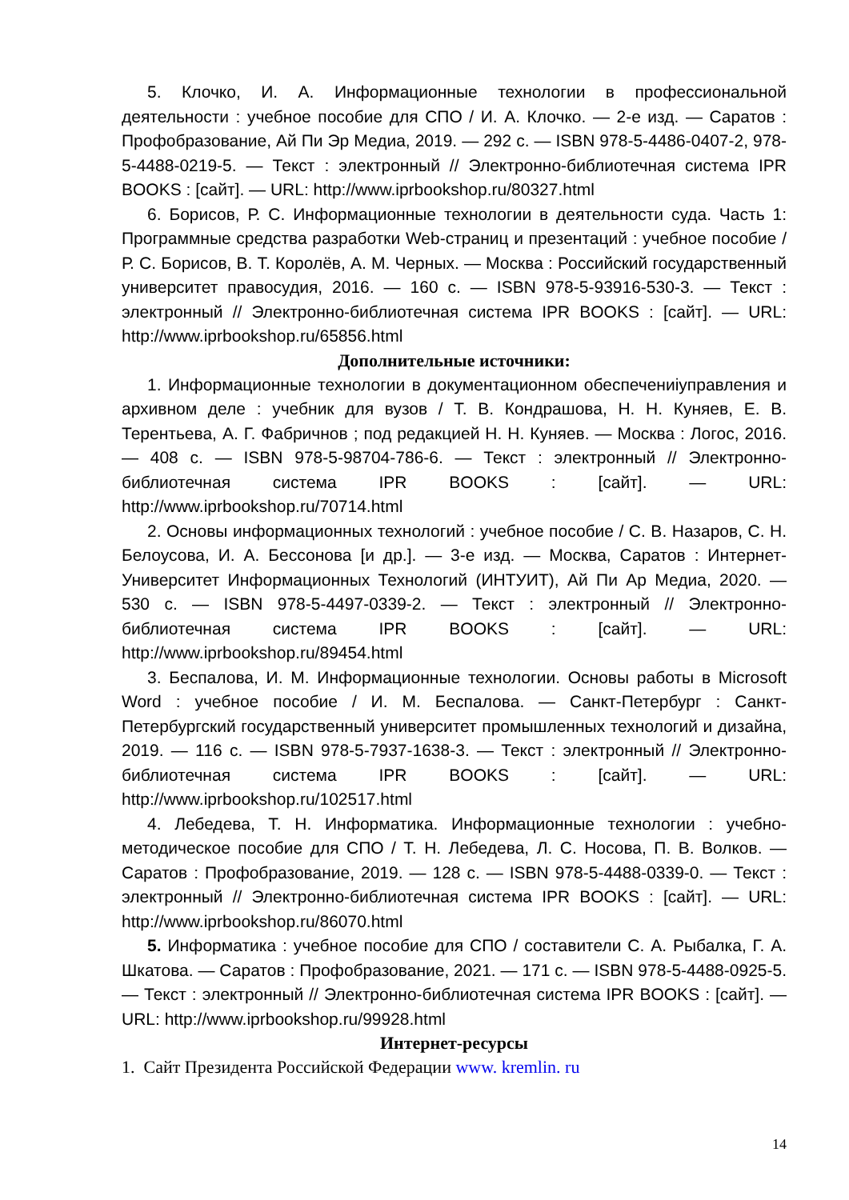5. Клочко, И. А. Информационные технологии в профессиональной деятельности : учебное пособие для СПО / И. А. Клочко. — 2-е изд. — Саратов : Профобразование, Ай Пи Эр Медиа, 2019. — 292 c. — ISBN 978-5-4486-0407-2, 978-5-4488-0219-5. — Текст : электронный // Электронно-библиотечная система IPR BOOKS : [сайт]. — URL: http://www.iprbookshop.ru/80327.html
6. Борисов, Р. С. Информационные технологии в деятельности суда. Часть 1: Программные средства разработки Web-страниц и презентаций : учебное пособие / Р. С. Борисов, В. Т. Королёв, А. М. Черных. — Москва : Российский государственный университет правосудия, 2016. — 160 c. — ISBN 978-5-93916-530-3. — Текст : электронный // Электронно-библиотечная система IPR BOOKS : [сайт]. — URL: http://www.iprbookshop.ru/65856.html
Дополнительные источники:
1. Информационные технологии в документационном обеспечениiуправления и архивном деле : учебник для вузов / Т. В. Кондрашова, Н. Н. Куняев, Е. В. Терентьева, А. Г. Фабричнов ; под редакцией Н. Н. Куняев. — Москва : Логос, 2016. — 408 c. — ISBN 978-5-98704-786-6. — Текст : электронный // Электронно-библиотечная система IPR BOOKS : [сайт]. — URL: http://www.iprbookshop.ru/70714.html
2. Основы информационных технологий : учебное пособие / С. В. Назаров, С. Н. Белоусова, И. А. Бессонова [и др.]. — 3-е изд. — Москва, Саратов : Интернет-Университет Информационных Технологий (ИНТУИТ), Ай Пи Ар Медиа, 2020. — 530 c. — ISBN 978-5-4497-0339-2. — Текст : электронный // Электронно-библиотечная система IPR BOOKS : [сайт]. — URL: http://www.iprbookshop.ru/89454.html
3. Беспалова, И. М. Информационные технологии. Основы работы в Microsoft Word : учебное пособие / И. М. Беспалова. — Санкт-Петербург : Санкт-Петербургский государственный университет промышленных технологий и дизайна, 2019. — 116 c. — ISBN 978-5-7937-1638-3. — Текст : электронный // Электронно-библиотечная система IPR BOOKS : [сайт]. — URL: http://www.iprbookshop.ru/102517.html
4. Лебедева, Т. Н. Информатика. Информационные технологии : учебно-методическое пособие для СПО / Т. Н. Лебедева, Л. С. Носова, П. В. Волков. — Саратов : Профобразование, 2019. — 128 c. — ISBN 978-5-4488-0339-0. — Текст : электронный // Электронно-библиотечная система IPR BOOKS : [сайт]. — URL: http://www.iprbookshop.ru/86070.html
5. Информатика : учебное пособие для СПО / составители С. А. Рыбалка, Г. А. Шкатова. — Саратов : Профобразование, 2021. — 171 c. — ISBN 978-5-4488-0925-5. — Текст : электронный // Электронно-библиотечная система IPR BOOKS : [сайт]. — URL: http://www.iprbookshop.ru/99928.html
Интернет-ресурсы
1. Сайт Президента Российской Федерации www. kremlin. ru
14